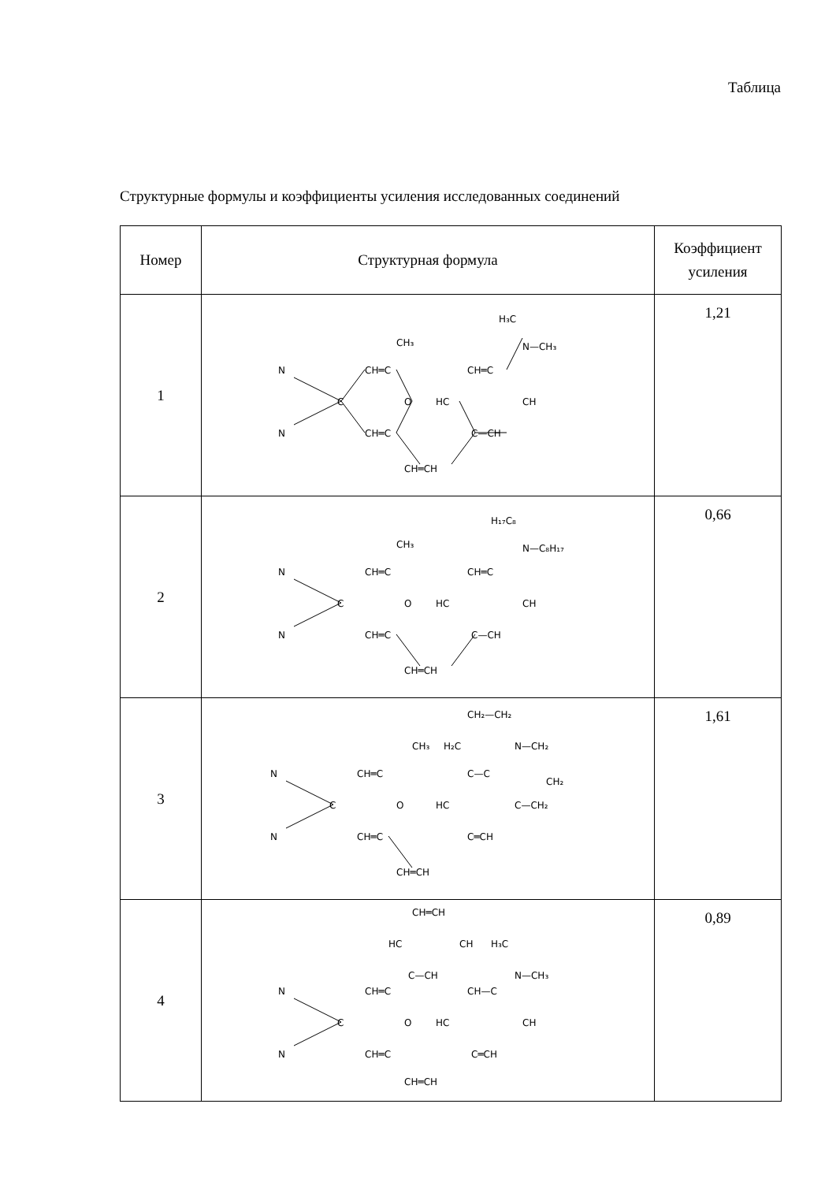Таблица
Структурные формулы и коэффициенты усиления исследованных соединений
| Номер | Структурная формула | Коэффициент усиления |
| --- | --- | --- |
| 1 | N CH═C CH₃ O CH═C CH═CH CH═C HC CH C—CH H₃C N—CH₃ N C | 1,21 |
| 2 | N CH═C CH₃ O CH═C CH═CH CH═C HC CH C—CH H₁₇C₈ N—C₈H₁₇ N C | 0,66 |
| 3 | N CH═C CH₃ H₂C CH₂—CH₂ N—CH₂ C—C CH₂ HC O C—CH₂ CH═C C═CH CH═CH N C | 1,61 |
| 4 | CH═CH HC CH H₃C C—CH N—CH₃ N CH═C CH—C C O HC CH N CH═C C═CH CH═CH | 0,89 |